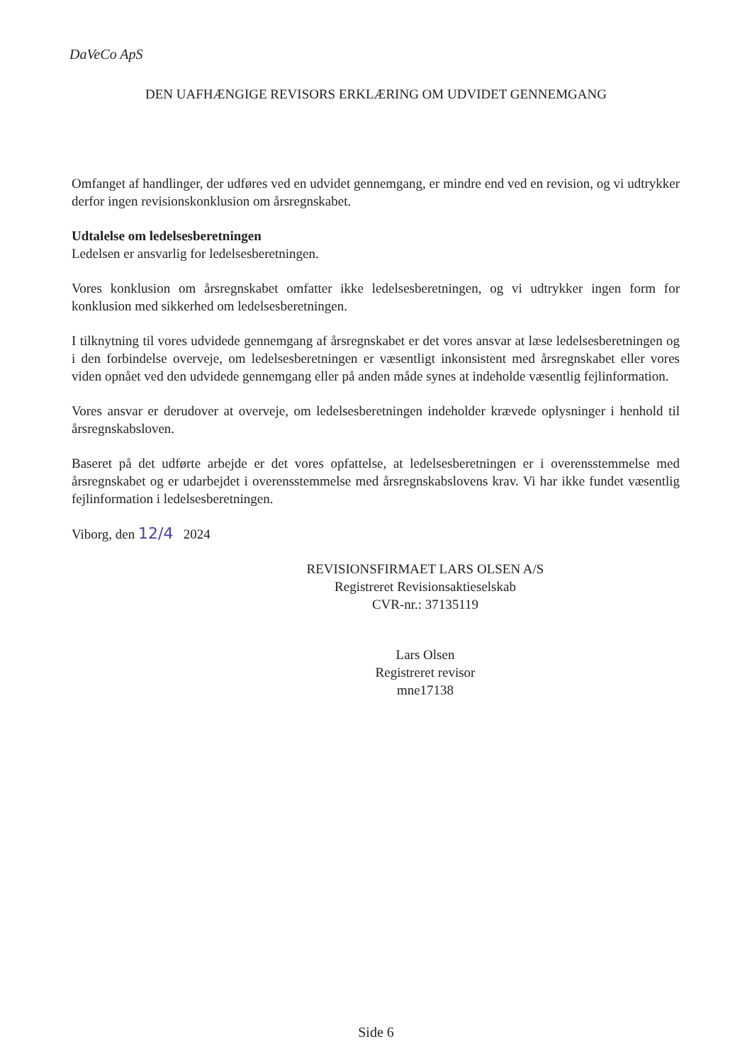DaVeCo ApS
DEN UAFHÆNGIGE REVISORS ERKLÆRING OM UDVIDET GENNEMGANG
Omfanget af handlinger, der udføres ved en udvidet gennemgang, er mindre end ved en revision, og vi udtrykker derfor ingen revisionskonklusion om årsregnskabet.
Udtalelse om ledelsesberetningen
Ledelsen er ansvarlig for ledelsesberetningen.
Vores konklusion om årsregnskabet omfatter ikke ledelsesberetningen, og vi udtrykker ingen form for konklusion med sikkerhed om ledelsesberetningen.
I tilknytning til vores udvidede gennemgang af årsregnskabet er det vores ansvar at læse ledelsesberetningen og i den forbindelse overveje, om ledelsesberetningen er væsentligt inkonsistent med årsregnskabet eller vores viden opnået ved den udvidede gennemgang eller på anden måde synes at indeholde væsentlig fejlinformation.
Vores ansvar er derudover at overveje, om ledelsesberetningen indeholder krævede oplysninger i henhold til årsregnskabsloven.
Baseret på det udførte arbejde er det vores opfattelse, at ledelsesberetningen er i overensstemmelse med årsregnskabet og er udarbejdet i overensstemmelse med årsregnskabslovens krav. Vi har ikke fundet væsentlig fejlinformation i ledelsesberetningen.
Viborg, den 12/4 2024
REVISIONSFIRMAET LARS OLSEN A/S
Registreret Revisionsaktieselskab
CVR-nr.: 37135119
Lars Olsen
Registreret revisor
mne17138
Side 6